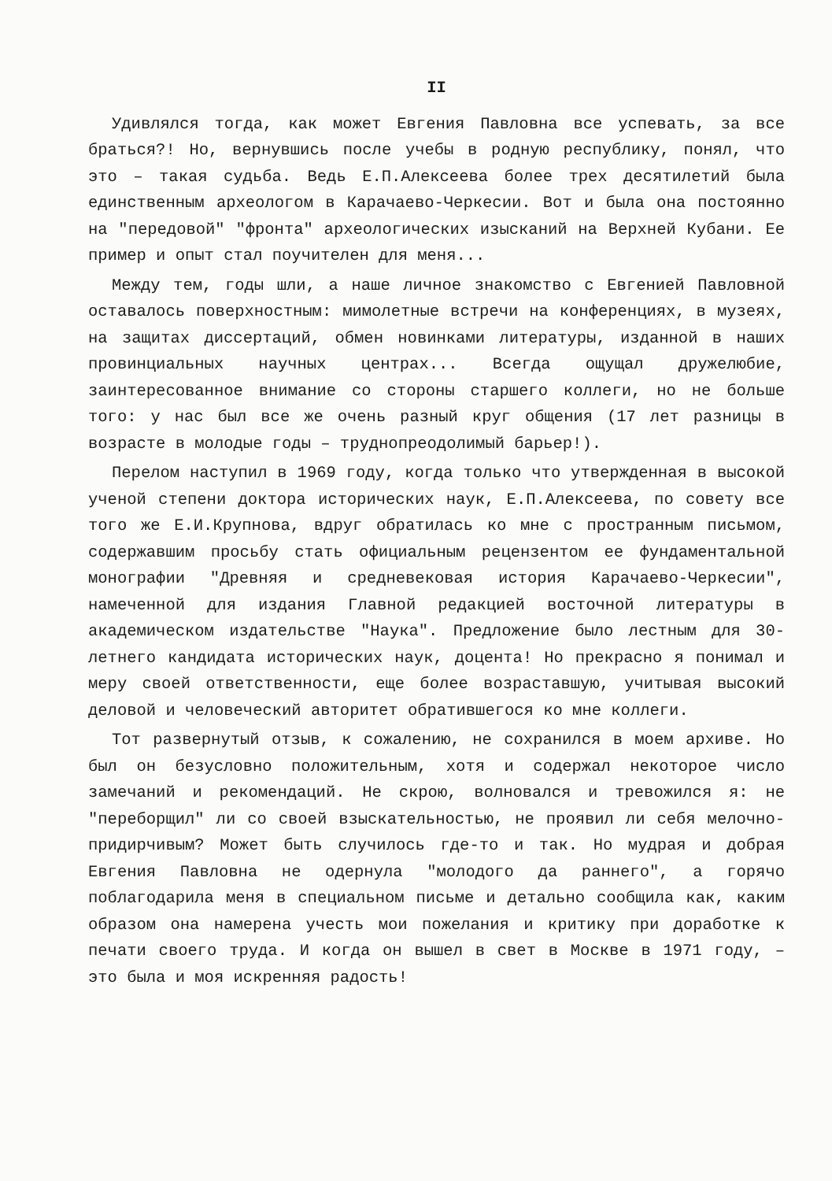II
Удивлялся тогда, как может Евгения Павловна все успевать, за все браться?! Но, вернувшись после учебы в родную республику, понял, что это – такая судьба. Ведь Е.П.Алексеева более трех десятилетий была единственным археологом в Карачаево-Черкесии. Вот и была она постоянно на "передовой" "фронта" археологических изысканий на Верхней Кубани. Ее пример и опыт стал поучителен для меня...
Между тем, годы шли, а наше личное знакомство с Евгенией Павловной оставалось поверхностным: мимолетные встречи на конференциях, в музеях, на защитах диссертаций, обмен новинками литературы, изданной в наших провинциальных научных центрах... Всегда ощущал дружелюбие, заинтересованное внимание со стороны старшего коллеги, но не больше того: у нас был все же очень разный круг общения (17 лет разницы в возрасте в молодые годы – труднопреодолимый барьер!).
Перелом наступил в 1969 году, когда только что утвержденная в высокой ученой степени доктора исторических наук, Е.П.Алексеева, по совету все того же Е.И.Крупнова, вдруг обратилась ко мне с пространным письмом, содержавшим просьбу стать официальным рецензентом ее фундаментальной монографии "Древняя и средневековая история Карачаево-Черкесии", намеченной для издания Главной редакцией восточной литературы в академическом издательстве "Наука". Предложение было лестным для 30-летнего кандидата исторических наук, доцента! Но прекрасно я понимал и меру своей ответственности, еще более возраставшую, учитывая высокий деловой и человеческий авторитет обратившегося ко мне коллеги.
Тот развернутый отзыв, к сожалению, не сохранился в моем архиве. Но был он безусловно положительным, хотя и содержал некоторое число замечаний и рекомендаций. Не скрою, волновался и тревожился я: не "переборщил" ли со своей взыскательностью, не проявил ли себя мелочно-придирчивым? Может быть случилось где-то и так. Но мудрая и добрая Евгения Павловна не одернула "молодого да раннего", а горячо поблагодарила меня в специальном письме и детально сообщила как, каким образом она намерена учесть мои пожелания и критику при доработке к печати своего труда. И когда он вышел в свет в Москве в 1971 году, – это была и моя искренняя радость!